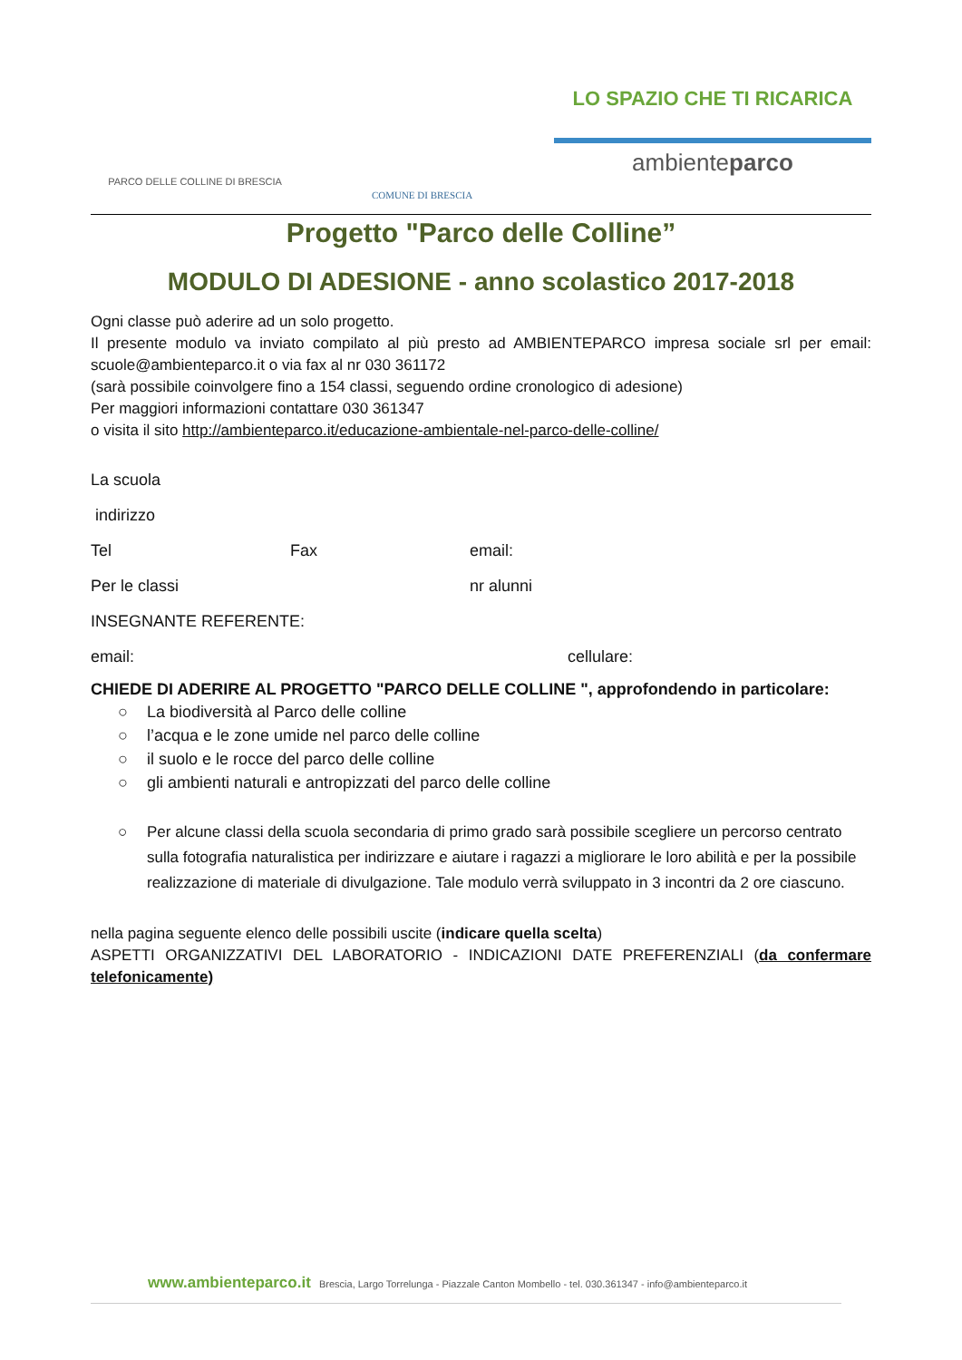PARCO DELLE COLLINE DI BRESCIA
COMUNE DI BRESCIA
LO SPAZIO CHE TI RICARICA
ambienteparco
Progetto "Parco delle Colline”
MODULO DI ADESIONE - anno scolastico 2017-2018
Ogni classe può aderire ad un solo progetto.
Il presente modulo va inviato compilato al più presto ad AMBIENTEPARCO impresa sociale srl per email: scuole@ambienteparco.it o via fax al nr 030 361172
(sarà possibile coinvolgere fino a 154 classi, seguendo ordine cronologico di adesione)
Per maggiori informazioni contattare 030 361347
o visita il sito http://ambienteparco.it/educazione-ambientale-nel-parco-delle-colline/
La scuola
indirizzo
Tel Fax email:
Per le classi nr alunni
INSEGNANTE REFERENTE:
email: cellulare:
CHIEDE DI ADERIRE AL PROGETTO "PARCO DELLE COLLINE ", approfondendo in particolare:
○ La biodiversità al Parco delle colline
○ l’acqua e le zone umide nel parco delle colline
○ il suolo e le rocce del parco delle colline
○ gli ambienti naturali e antropizzati del parco delle colline
○ Per alcune classi della scuola secondaria di primo grado sarà possibile scegliere un percorso centrato sulla fotografia naturalistica per indirizzare e aiutare i ragazzi a migliorare le loro abilità e per la possibile realizzazione di materiale di divulgazione. Tale modulo verrà sviluppato in 3 incontri da 2 ore ciascuno.
nella pagina seguente elenco delle possibili uscite (indicare quella scelta)
ASPETTI ORGANIZZATIVI DEL LABORATORIO - INDICAZIONI DATE PREFERENZIALI (da confermare telefonicamente)
www.ambienteparco.it Brescia, Largo Torrelunga - Piazzale Canton Mombello - tel. 030.361347 - info@ambienteparco.it